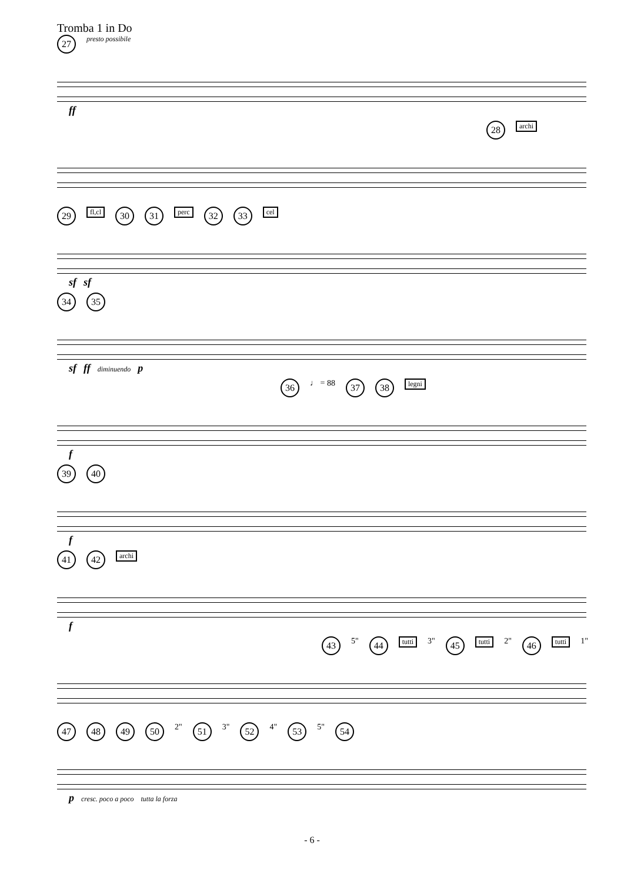Tromba 1 in Do
27 presto possibile
ff
28 archi
29 fl,cl 30 31 perc 32 33 cel
sf sf
34 35
sf ff diminuendo p
36 ♩ = 88 37 38 legni
f
39 40
f
41 42 archi
f
43 5" 44 tutti 3" 45 tutti 2" 46 tutti 1"
47 48 49 50 2" 51 3" 52 4" 53 5" 54
p cresc. poco a poco tutta la forza
- 6 -